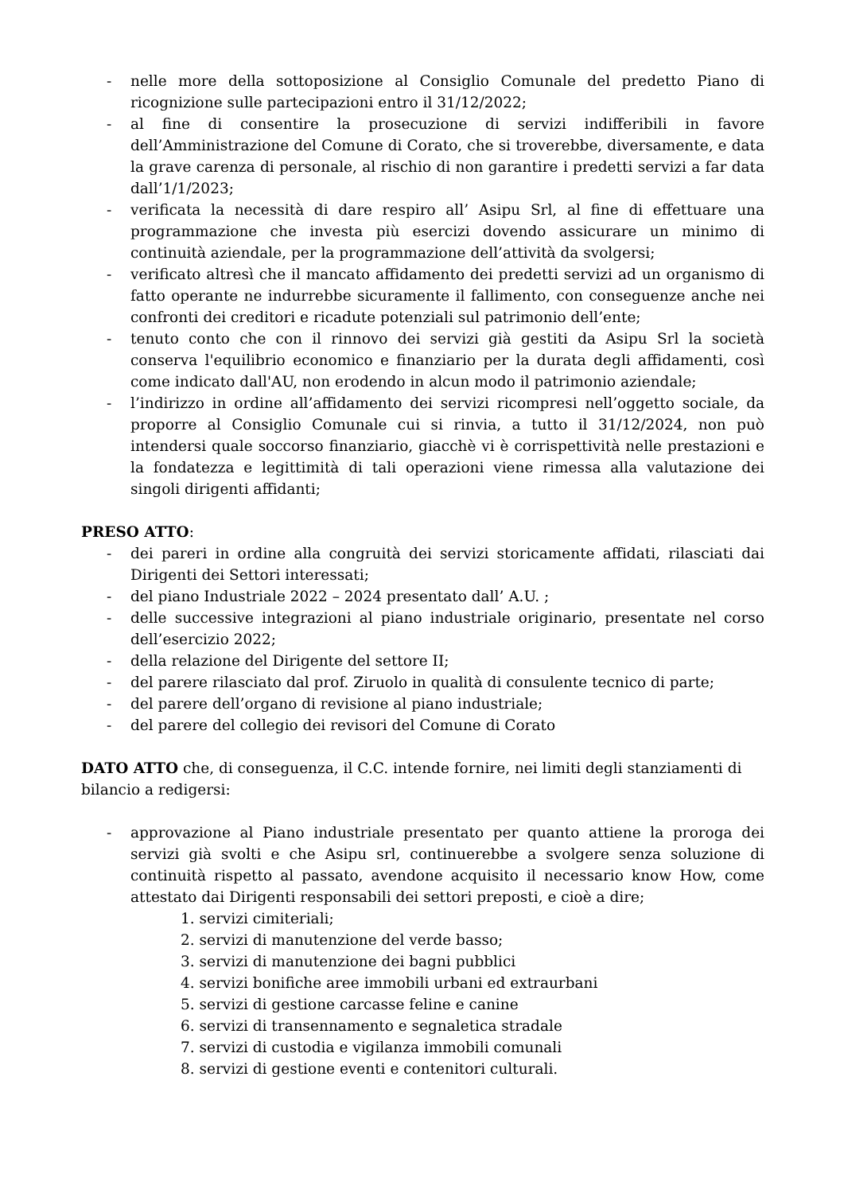- nelle more della sottoposizione al Consiglio Comunale del predetto Piano di ricognizione sulle partecipazioni entro il 31/12/2022;
- al fine di consentire la prosecuzione di servizi indifferibili in favore dell’Amministrazione del Comune di Corato, che si troverebbe, diversamente, e data la grave carenza di personale, al rischio di non garantire i predetti servizi a far data dall’1/1/2023;
- verificata la necessità di dare respiro all’ Asipu Srl, al fine di effettuare una programmazione che investa più esercizi dovendo assicurare un minimo di continuità aziendale, per la programmazione dell’attività da svolgersi;
- verificato altresì che il mancato affidamento dei predetti servizi ad un organismo di fatto operante ne indurrebbe sicuramente il fallimento, con conseguenze anche nei confronti dei creditori e ricadute potenziali sul patrimonio dell’ente;
- tenuto conto che con il rinnovo dei servizi già gestiti da Asipu Srl la società conserva l'equilibrio economico e finanziario per la durata degli affidamenti, così come indicato dall'AU, non erodendo in alcun modo il patrimonio aziendale;
- l’indirizzo in ordine all’affidamento dei servizi ricompresi nell’oggetto sociale, da proporre al Consiglio Comunale cui si rinvia, a tutto il 31/12/2024, non può intendersi quale soccorso finanziario, giacchè vi è corrispettività nelle prestazioni e la fondatezza e legittimità di tali operazioni viene rimessa alla valutazione dei singoli dirigenti affidanti;
PRESO ATTO:
- dei pareri in ordine alla congruità dei servizi storicamente affidati, rilasciati dai Dirigenti dei Settori interessati;
- del piano Industriale 2022 – 2024 presentato dall’ A.U. ;
- delle successive integrazioni al piano industriale originario, presentate nel corso dell’esercizio 2022;
- della relazione del Dirigente del settore II;
- del parere rilasciato dal prof. Ziruolo in qualità di consulente tecnico di parte;
- del parere dell’organo di revisione al piano industriale;
- del parere del collegio dei revisori del Comune di Corato
DATO ATTO che, di conseguenza, il C.C. intende fornire, nei limiti degli stanziamenti di bilancio a redigersi:
- approvazione al Piano industriale presentato per quanto attiene la proroga dei servizi già svolti e che Asipu srl, continuerebbe a svolgere senza soluzione di continuità rispetto al passato, avendone acquisito il necessario know How, come attestato dai Dirigenti responsabili dei settori preposti, e cioè a dire;
1. servizi cimiteriali;
2. servizi di manutenzione del verde basso;
3. servizi di manutenzione dei bagni pubblici
4. servizi bonifiche aree immobili urbani ed extraurbani
5. servizi di gestione carcasse feline e canine
6. servizi di transennamento e segnaletica stradale
7. servizi di custodia e vigilanza immobili comunali
8. servizi di gestione eventi e contenitori culturali.